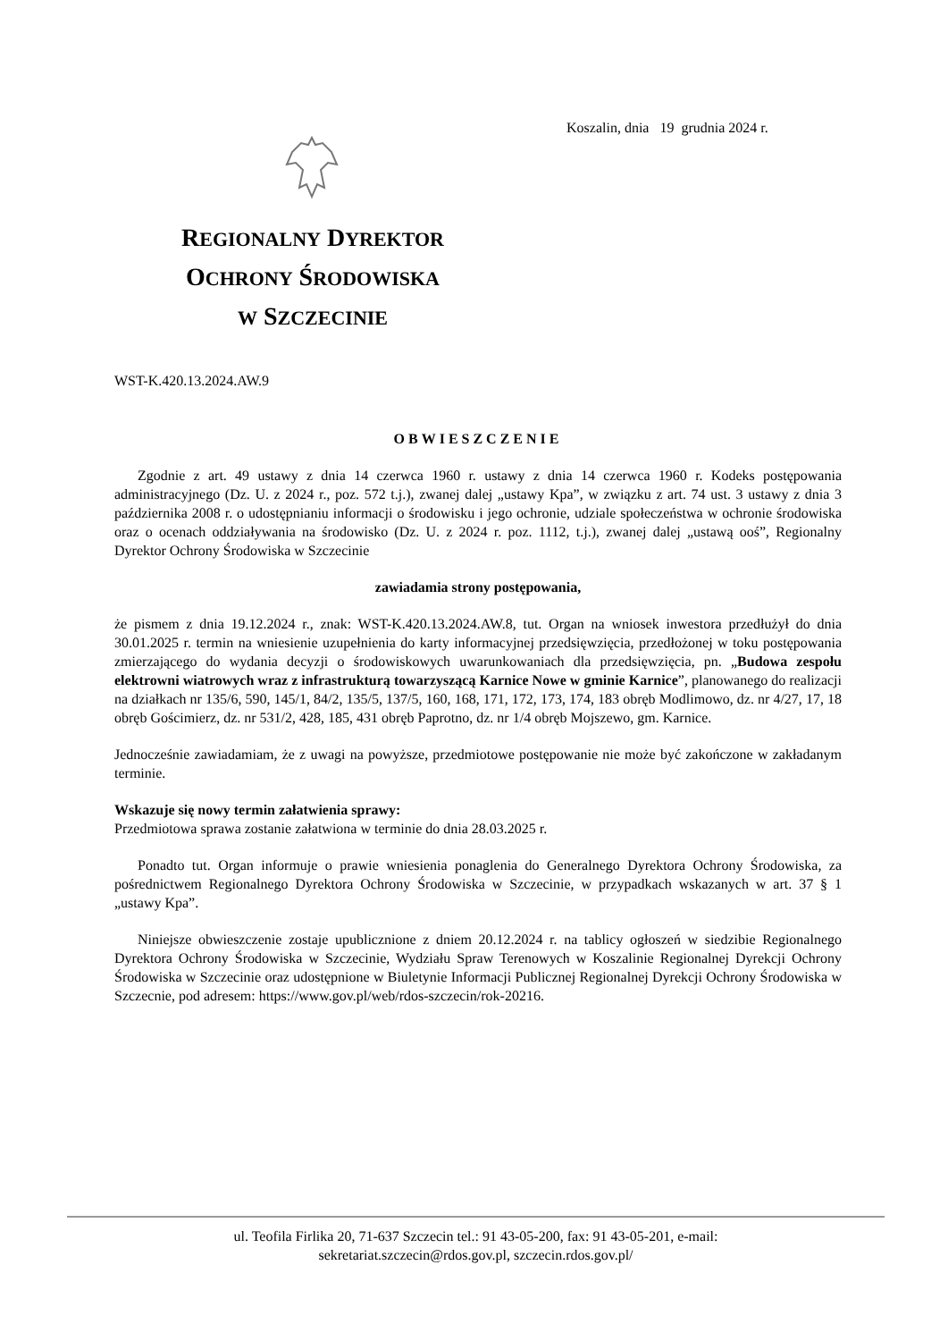Koszalin, dnia 19 grudnia 2024 r.
REGIONALNY DYREKTOR
OCHRONY ŚRODOWISKA
W SZCZECINIE
WST-K.420.13.2024.AW.9
OBWIESZCZENIE
Zgodnie z art. 49 ustawy z dnia 14 czerwca 1960 r. ustawy z dnia 14 czerwca 1960 r. Kodeks postępowania administracyjnego (Dz. U. z 2024 r., poz. 572 t.j.), zwanej dalej „ustawy Kpa”, w związku z art. 74 ust. 3 ustawy z dnia 3 października 2008 r. o udostępnianiu informacji o środowisku i jego ochronie, udziale społeczeństwa w ochronie środowiska oraz o ocenach oddziaływania na środowisko (Dz. U. z 2024 r. poz. 1112, t.j.), zwanej dalej „ustawą ooś”, Regionalny Dyrektor Ochrony Środowiska w Szczecinie
zawiadamia strony postępowania,
że pismem z dnia 19.12.2024 r., znak: WST-K.420.13.2024.AW.8, tut. Organ na wniosek inwestora przedłużył do dnia 30.01.2025 r. termin na wniesienie uzupełnienia do karty informacyjnej przedsięwzięcia, przedłożonej w toku postępowania zmierzającego do wydania decyzji o środowiskowych uwarunkowaniach dla przedsięwzięcia, pn. „Budowa zespołu elektrowni wiatrowych wraz z infrastrukturą towarzyszącą Karnice Nowe w gminie Karnice”, planowanego do realizacji na działkach nr 135/6, 590, 145/1, 84/2, 135/5, 137/5, 160, 168, 171, 172, 173, 174, 183 obręb Modlimowo, dz. nr 4/27, 17, 18 obręb Gościmierz, dz. nr 531/2, 428, 185, 431 obręb Paprotno, dz. nr 1/4 obręb Mojszewo, gm. Karnice.
Jednocześnie zawiadamiam, że z uwagi na powyższe, przedmiotowe postępowanie nie może być zakończone w zakładanym terminie.
Wskazuje się nowy termin załatwienia sprawy:
Przedmiotowa sprawa zostanie załatwiona w terminie do dnia 28.03.2025 r.
Ponadto tut. Organ informuje o prawie wniesienia ponaglenia do Generalnego Dyrektora Ochrony Środowiska, za pośrednictwem Regionalnego Dyrektora Ochrony Środowiska w Szczecinie, w przypadkach wskazanych w art. 37 § 1 „ustawy Kpa”.
Niniejsze obwieszczenie zostaje upublicznione z dniem 20.12.2024 r. na tablicy ogłoszeń w siedzibie Regionalnego Dyrektora Ochrony Środowiska w Szczecinie, Wydziału Spraw Terenowych w Koszalinie Regionalnej Dyrekcji Ochrony Środowiska w Szczecinie oraz udostępnione w Biuletynie Informacji Publicznej Regionalnej Dyrekcji Ochrony Środowiska w Szczecnie, pod adresem: https://www.gov.pl/web/rdos-szczecin/rok-20216.
ul. Teofila Firlika 20, 71-637 Szczecin tel.: 91 43-05-200, fax: 91 43-05-201, e-mail:
sekretariat.szczecin@rdos.gov.pl, szczecin.rdos.gov.pl/